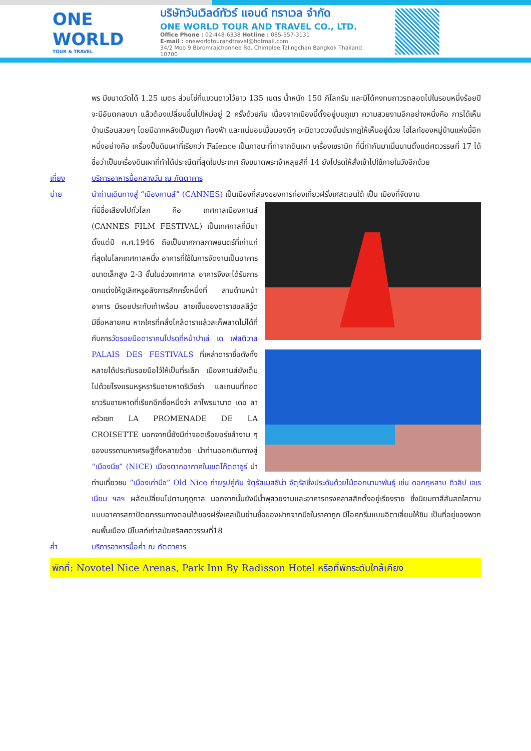ONE WORLD
TOUR & TRAVEL
บริษัทวันเวิลด์ทัวร์ แอนด์ ทราเวล จำกัด
ONE WORLD TOUR AND TRAVEL CO., LTD.
Office Phone : 02-448-6338 Hotline : 085-557-3131
E-mail : oneworldtourandtravel@hotmail.com
34/2 Moo 9 Boromrajchonnee Rd. Chimplee Talingchan Bangkok Thailand 10700
พร มีขนาดวัดได้ 1.25 เมตร ส่วนโซ่ที่แขวนดาวไว้ยาว 135 เมตร น้ำหนัก 150 กิโลกรัม และมิได้คงทนถาวรตลอดไปในรอบหนึ่งร้อยปี จะมีอันตกลงมา แล้วต้องเปลี่ยนขึ้นไปใหม่อยู่ 2 ครั้งด้วยกัน เนื่องจากเมืองนี้ตั้งอยู่บนภูเขา ความสวยงามอีกอย่างหนึ่งคือ การได้เห็นบ้านเรือนสวยๆ โดยมีฉากหลังเป็นภูเขา ท้องฟ้า และแน่นอนเมื่อมองดีๆ จะมีดาวดวงนั้นปรากฏให้เห็นอยู่ด้วย ไฮไลท์ของหมู่บ้านแห่งนี้อีกหนึ่งอย่างคือ เครื่องปั้นดินเผาที่เรียกว่า Faïence เป็นภาชนะที่ทำจากดินเผา เครื่องเซรามิก ที่นี่ทำกันมาเนิ่นนานตั้งแต่ศตวรรษที่ 17 ได้ชื่อว่าเป็นเครื่องดินเผาที่ทำได้ประณีตที่สุดในประเทศ ถึงขนาดพระเจ้าหลุยส์ที่ 14 ยังโปรดให้สั่งเข้าไปใช้ภายในวังอีกด้วย
เที่ยง บริการอาหารมื้อกลางวัน ณ ภัตตาคาร
บ่าย นำท่านเดินทางสู่ “เมืองคานส์” (CANNES) เป็นเมืองที่สองของการท่องเที่ยวฝรั่งเศสตอนใต้ เป็น เมืองที่จัดงาน
ที่มีชื่อเสียงไปทั่วโลก คือ เทศกาลเมืองคานส์ (CANNES FILM FESTIVAL) เป็นเทศกาลที่มีมาตั้งแต่ปี ค.ศ.1946 ถือเป็นเทศกาลภาพยนตร์ที่เก่าแก่ที่สุดในโลกเทศกาลหนึ่ง อาคารที่ใช้ในการจัดงานเป็นอาคารขนาดเล็กสูง 2-3 ชั้นในช่วงเทศกาล อาคารจึงจะได้รับการตกแต่งให้ดูเลิศหรูอลังการสักครั้งหนึ่งที่ ลานด้านหน้าอาคาร มีรอยประทับเท้าพร้อม ลายเซ็นของดาราฮอลลีวู้ด มีชื่อหลายคน หากใครที่คลั่งไคล้ดาราแล้วละก็พลาดไม่ได้ที่กับการวัดรอยมือดาราคนโปรดที่หน้าปาเล่ เด เฟสติวาล PALAIS DES FESTIVALS ที่เหล่าดาราชื่อดังทั้งหลายได้ประทับรอยมือไว้ให้เป็นที่ระลึก เมืองคานส์ยังเต็มไปด้วยโรงแรมหรูหราริมชายหาดริเวียร่า และถนนที่ทอดยาวริมชายหาดที่เรียกอีกชื่อหนึ่งว่า ลาโพรมานาด เดอ ลา ครัวเซท LA PROMENADE DE LA CROISETTE นอกจากนี้ยังมีท่าจอดเรือยอร์ชลำงาม ๆ ของบรรดามหาเศรษฐีทั้งหลายด้วย นำท่านออกเดินทางสู่ “เมืองนีซ” (NICE) เมืองตากอากาศในเขตโก๊ตดาซูร์ นำท่านเที่ยวชม “เมืองเก่านีซ” Old Nice ถ่ายรูปคู่กับ จัตุรัสเมสซิน่า จัตุรัสซึ่งประดับด้วยไม้ดอกนานาพันธุ์ เช่น ดอกกุหลาบ ทิวลิป เจเรเนียม ฯลฯ ผลัดเปลี่ยนไปตามฤดูกาล นอกจากนั้นยังมีน้ำพุสวยงามและอาคารทรงคลาสสิกตั้งอยู่เรียงราย ซึ่งนิยมทาสีสันสดใสตามแบบอาคารสถาปัตยกรรมทางตอนใต้ของฝรั่งเศสเป็นย่านซื้อของฝากจากนีซในราคาถูก มีไอศกรีมแบบอิตาเลี่ยนให้ชิม เป็นที่อยู่ของพวกคนพื้นเมือง มีโบสถ์เก่าสมัยคริสศตวรรษที่18
ค่ำ บริการอาหารมื้อค่ำ ณ ภัตตาคาร
พักที่: Novotel Nice Arenas, Park Inn By Radisson Hotel หรือที่พักระดับใกล้เคียง